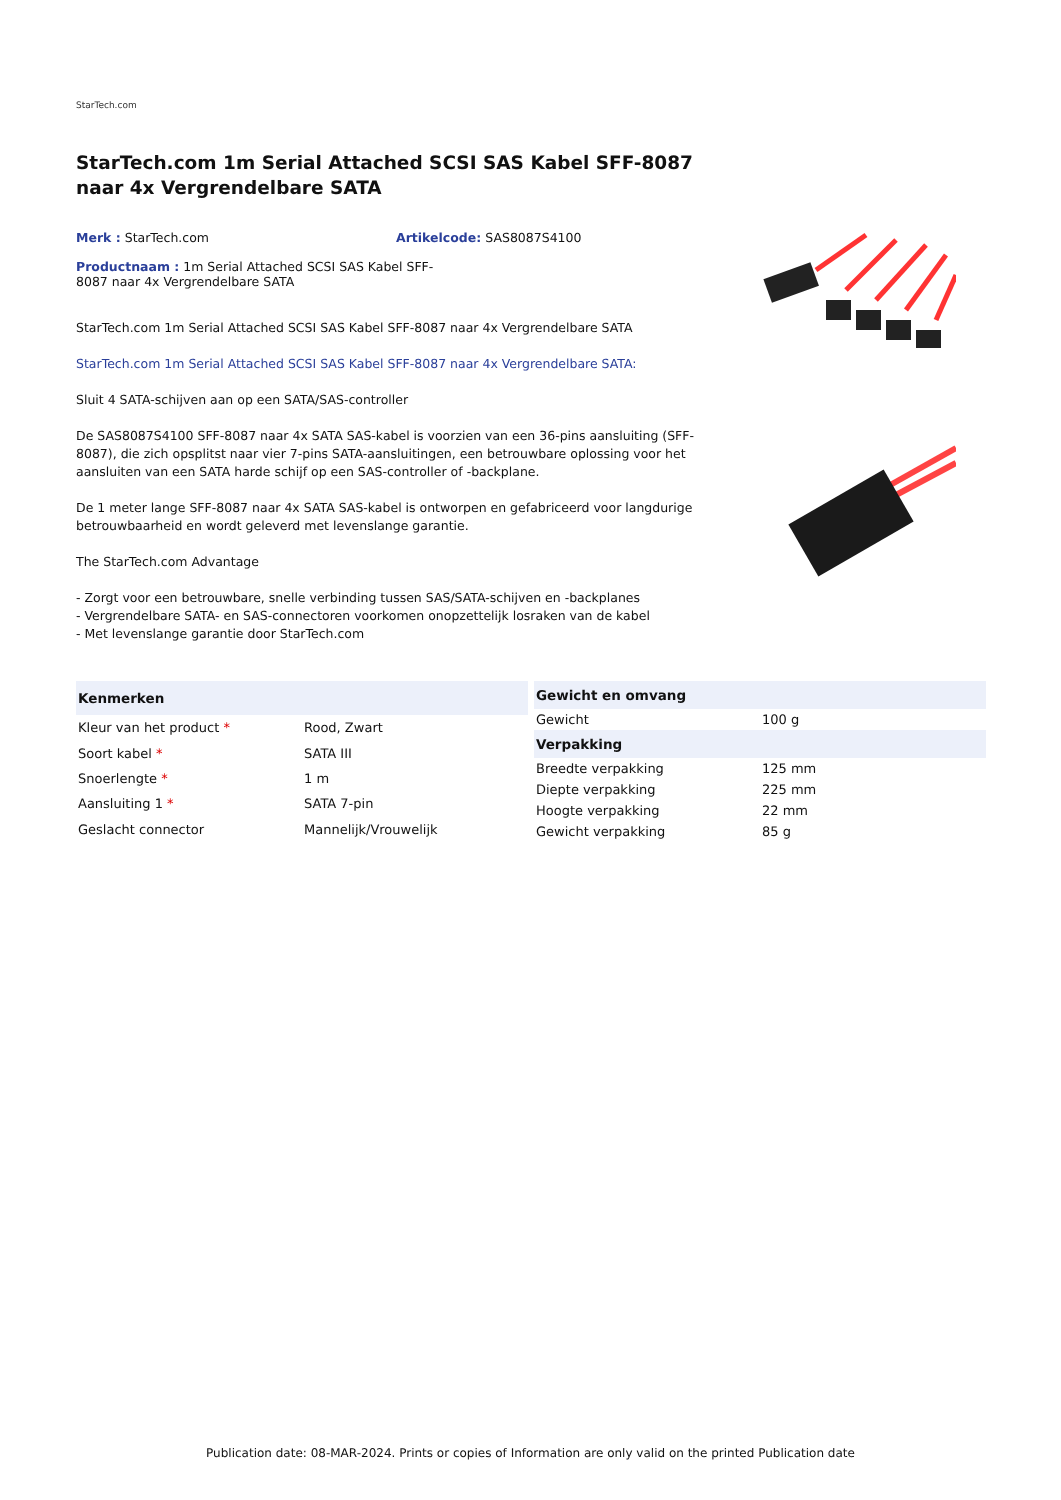StarTech.com
StarTech.com 1m Serial Attached SCSI SAS Kabel SFF-8087 naar 4x Vergrendelbare SATA
Merk : StarTech.com Artikelcode: SAS8087S4100
Productnaam : 1m Serial Attached SCSI SAS Kabel SFF-8087 naar 4x Vergrendelbare SATA
StarTech.com 1m Serial Attached SCSI SAS Kabel SFF-8087 naar 4x Vergrendelbare SATA
StarTech.com 1m Serial Attached SCSI SAS Kabel SFF-8087 naar 4x Vergrendelbare SATA:
Sluit 4 SATA-schijven aan op een SATA/SAS-controller
De SAS8087S4100 SFF-8087 naar 4x SATA SAS-kabel is voorzien van een 36-pins aansluiting (SFF-8087), die zich opsplitst naar vier 7-pins SATA-aansluitingen, een betrouwbare oplossing voor het aansluiten van een SATA harde schijf op een SAS-controller of -backplane.
De 1 meter lange SFF-8087 naar 4x SATA SAS-kabel is ontworpen en gefabriceerd voor langdurige betrouwbaarheid en wordt geleverd met levenslange garantie.
The StarTech.com Advantage
- Zorgt voor een betrouwbare, snelle verbinding tussen SAS/SATA-schijven en -backplanes
- Vergrendelbare SATA- en SAS-connectoren voorkomen onopzettelijk losraken van de kabel
- Met levenslange garantie door StarTech.com
| Kenmerken | |
| --- | --- |
| Kleur van het product * | Rood, Zwart |
| Soort kabel * | SATA III |
| Snoerlengte * | 1 m |
| Aansluiting 1 * | SATA 7-pin |
| Geslacht connector | Mannelijk/Vrouwelijk |
| Gewicht en omvang | |
| --- | --- |
| Gewicht | 100 g |
| Verpakking | |
| Breedte verpakking | 125 mm |
| Diepte verpakking | 225 mm |
| Hoogte verpakking | 22 mm |
| Gewicht verpakking | 85 g |
Publication date: 08-MAR-2024. Prints or copies of Information are only valid on the printed Publication date